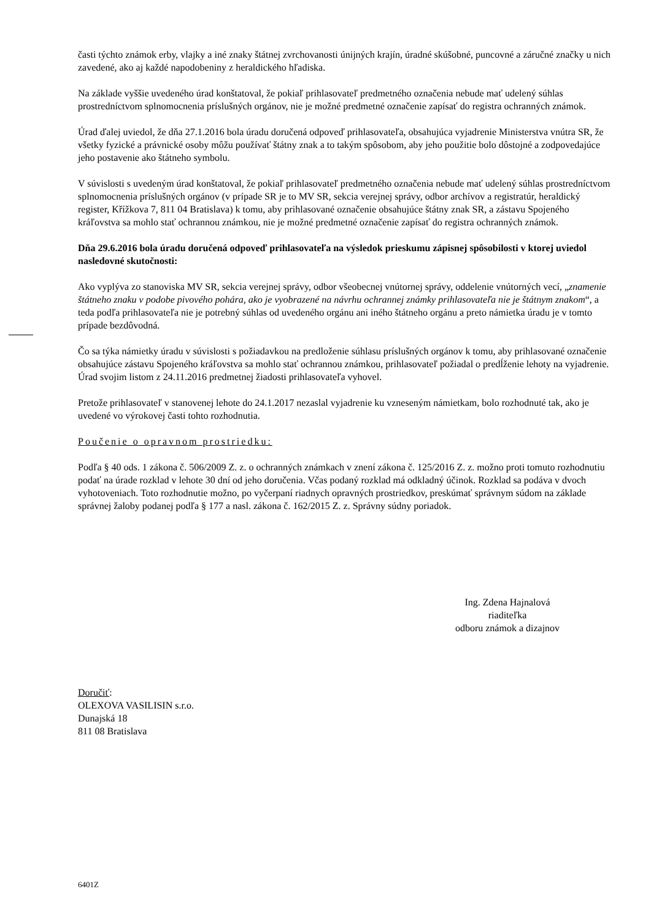časti týchto známok erby, vlajky a iné znaky štátnej zvrchovanosti únijných krajín, úradné skúšobné, puncovné a záručné značky u nich zavedené, ako aj každé napodobeniny z heraldického hľadiska.
Na základe vyššie uvedeného úrad konštatoval, že pokiaľ prihlasovateľ predmetného označenia nebude mať udelený súhlas prostredníctvom splnomocnenia príslušných orgánov, nie je možné predmetné označenie zapísať do registra ochranných známok.
Úrad ďalej uviedol, že dňa 27.1.2016 bola úradu doručená odpoveď prihlasovateľa, obsahujúca vyjadrenie Ministerstva vnútra SR, že všetky fyzické a právnické osoby môžu používať štátny znak a to takým spôsobom, aby jeho použitie bolo dôstojné a zodpovedajúce jeho postavenie ako štátneho symbolu.
V súvislosti s uvedeným úrad konštatoval, že pokiaľ prihlasovateľ predmetného označenia nebude mať udelený súhlas prostredníctvom splnomocnenia príslušných orgánov (v prípade SR je to MV SR, sekcia verejnej správy, odbor archívov a registratúr, heraldický register, Křížkova 7, 811 04 Bratislava) k tomu, aby prihlasované označenie obsahujúce štátny znak SR, a zástavu Spojeného kráľovstva sa mohlo stať ochrannou známkou, nie je možné predmetné označenie zapísať do registra ochranných známok.
Dňa 29.6.2016 bola úradu doručená odpoveď prihlasovateľa na výsledok prieskumu zápisnej spôsobilosti v ktorej uviedol nasledovné skutočnosti:
Ako vyplýva zo stanoviska MV SR, sekcia verejnej správy, odbor všeobecnej vnútornej správy, oddelenie vnútorných vecí, „znamenie štátneho znaku v podobe pivového pohára, ako je vyobrazené na návrhu ochrannej známky prihlasovateľa nie je štátnym znakom“, a teda podľa prihlasovateľa nie je potrebný súhlas od uvedeného orgánu ani iného štátneho orgánu a preto námietka úradu je v tomto prípade bezdôvodná.
Čo sa týka námietky úradu v súvislosti s požiadavkou na predloženie súhlasu príslušných orgánov k tomu, aby prihlasované označenie obsahujúce zástavu Spojeného kráľovstva sa mohlo stať ochrannou známkou, prihlasovateľ požiadal o predĺženie lehoty na vyjadrenie. Úrad svojim listom z 24.11.2016 predmetnej žiadosti prihlasovateľa vyhovel.
Pretože prihlasovateľ v stanovenej lehote do 24.1.2017 nezaslal vyjadrenie ku vzneseným námietkam, bolo rozhodnuté tak, ako je uvedené vo výrokovej časti tohto rozhodnutia.
Poučenie o opravnom prostriedku:
Podľa § 40 ods. 1 zákona č. 506/2009 Z. z. o ochranných známkach v znení zákona č. 125/2016 Z. z. možno proti tomuto rozhodnutiu podať na úrade rozklad v lehote 30 dní od jeho doručenia. Včas podaný rozklad má odkladný účinok. Rozklad sa podáva v dvoch vyhotoveniach. Toto rozhodnutie možno, po vyčerpaní riadnych opravných prostriedkov, preskúmať správnym súdom na základe správnej žaloby podanej podľa § 177 a nasl. zákona č. 162/2015 Z. z. Správny súdny poriadok.
Ing. Zdena Hajnalová
riaditeľka
odboru známok a dizajnov
Doručiť:
OLEXOVA VASILISIN s.r.o.
Dunajská 18
811 08 Bratislava
6401Z